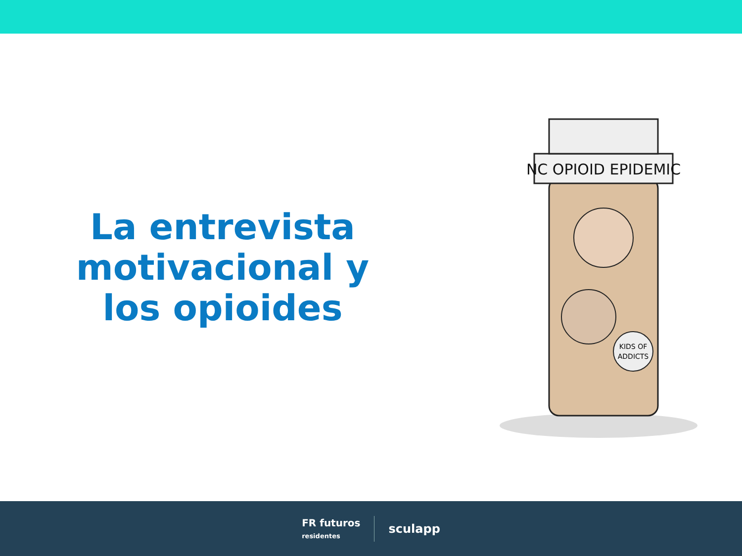La entrevista
motivacional y
los opioides
NC OPIOID EPIDEMIC
KIDS OF
ADDICTS
FR futuros
residentes
sculapp